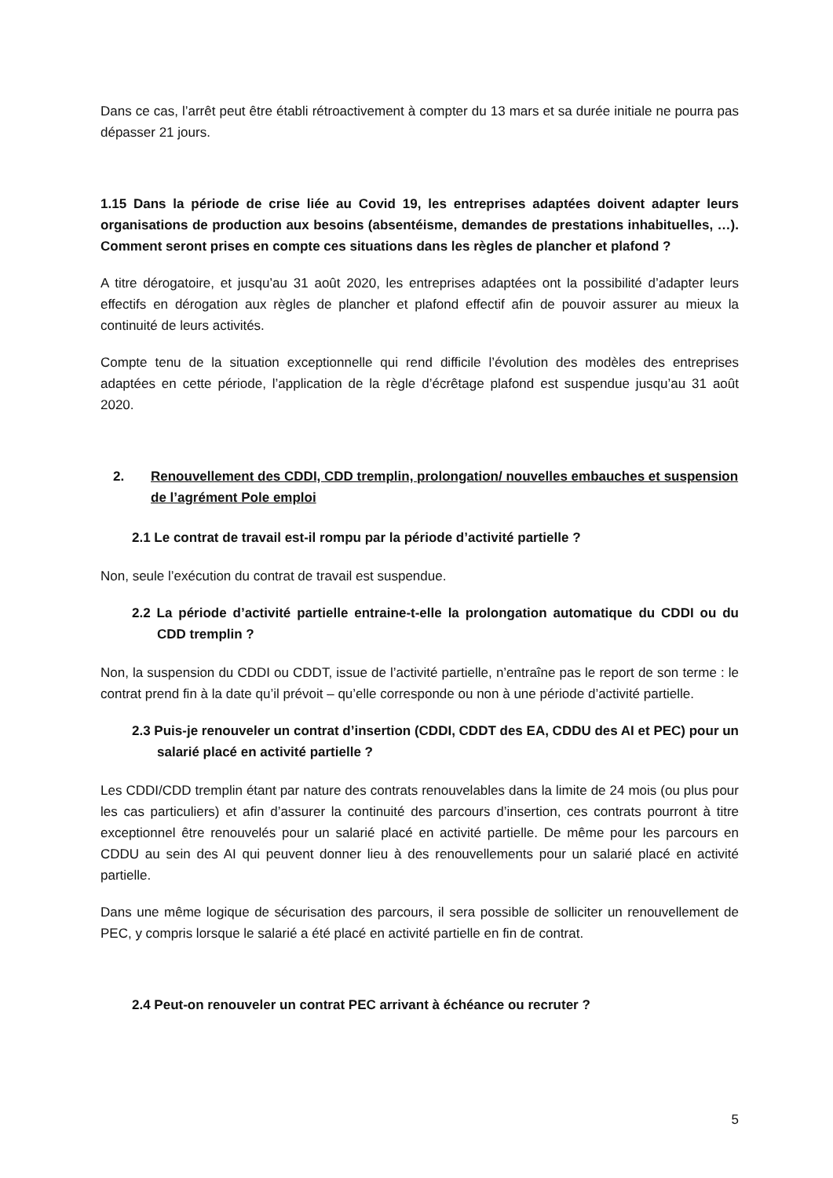Dans ce cas, l’arrêt peut être établi rétroactivement à compter du 13 mars et sa durée initiale ne pourra pas dépasser 21 jours.
1.15 Dans la période de crise liée au Covid 19, les entreprises adaptées doivent adapter leurs organisations de production aux besoins (absentéisme, demandes de prestations inhabituelles, …). Comment seront prises en compte ces situations dans les règles de plancher et plafond ?
A titre dérogatoire, et jusqu’au 31 août 2020, les entreprises adaptées ont la possibilité d’adapter leurs effectifs en dérogation aux règles de plancher et plafond effectif afin de pouvoir assurer au mieux la continuité de leurs activités.
Compte tenu de la situation exceptionnelle qui rend difficile l’évolution des modèles des entreprises adaptées en cette période, l’application de la règle d’écrêtage plafond est suspendue jusqu’au 31 août 2020.
2. Renouvellement des CDDI, CDD tremplin, prolongation/ nouvelles embauches et suspension de l’agrément Pole emploi
2.1 Le contrat de travail est-il rompu par la période d’activité partielle ?
Non, seule l’exécution du contrat de travail est suspendue.
2.2 La période d’activité partielle entraine-t-elle la prolongation automatique du CDDI ou du CDD tremplin ?
Non, la suspension du CDDI ou CDDT, issue de l’activité partielle, n’entraîne pas le report de son terme : le contrat prend fin à la date qu’il prévoit – qu’elle corresponde ou non à une période d’activité partielle.
2.3 Puis-je renouveler un contrat d’insertion (CDDI, CDDT des EA, CDDU des AI et PEC) pour un salarié placé en activité partielle ?
Les CDDI/CDD tremplin étant par nature des contrats renouvelables dans la limite de 24 mois (ou plus pour les cas particuliers) et afin d’assurer la continuité des parcours d’insertion, ces contrats pourront à titre exceptionnel être renouvelés pour un salarié placé en activité partielle. De même pour les parcours en CDDU au sein des AI qui peuvent donner lieu à des renouvellements pour un salarié placé en activité partielle.
Dans une même logique de sécurisation des parcours, il sera possible de solliciter un renouvellement de PEC, y compris lorsque le salarié a été placé en activité partielle en fin de contrat.
2.4 Peut-on renouveler un contrat PEC arrivant à échéance ou recruter ?
5